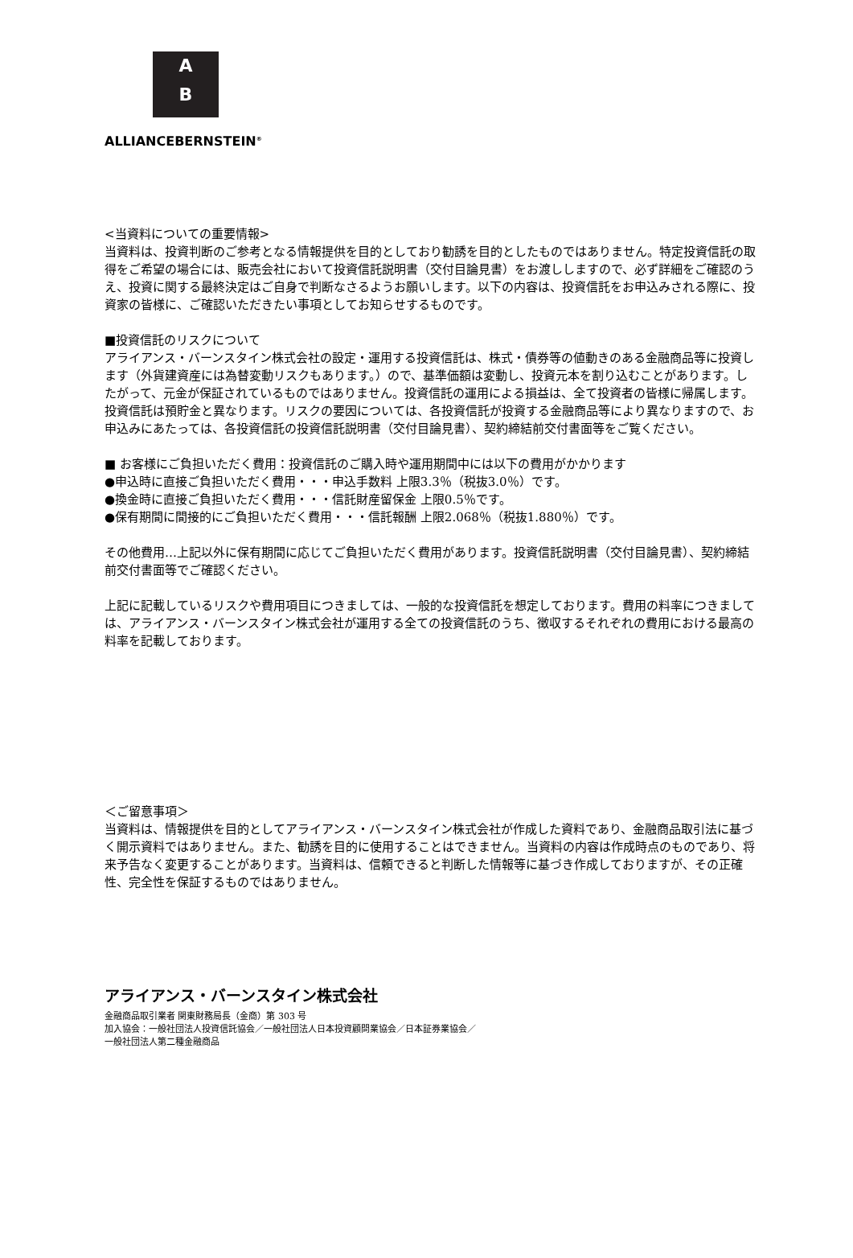A
B
ALLIANCEBERNSTEIN<sup>®</sup>
<当資料についての重要情報>
当資料は、投資判断のご参考となる情報提供を目的としており勧誘を目的としたものではありません。特定投資信託の取得をご希望の場合には、販売会社において投資信託説明書（交付目論見書）をお渡ししますので、必ず詳細をご確認のうえ、投資に関する最終決定はご自身で判断なさるようお願いします。以下の内容は、投資信託をお申込みされる際に、投資家の皆様に、ご確認いただきたい事項としてお知らせするものです。
■投資信託のリスクについて
アライアンス・バーンスタイン株式会社の設定・運用する投資信託は、株式・債券等の値動きのある金融商品等に投資します（外貨建資産には為替変動リスクもあります。）ので、基準価額は変動し、投資元本を割り込むことがあります。したがって、元金が保証されているものではありません。投資信託の運用による損益は、全て投資者の皆様に帰属します。投資信託は預貯金と異なります。リスクの要因については、各投資信託が投資する金融商品等により異なりますので、お申込みにあたっては、各投資信託の投資信託説明書（交付目論見書）、契約締結前交付書面等をご覧ください。
■ お客様にご負担いただく費用：投資信託のご購入時や運用期間中には以下の費用がかかります
●申込時に直接ご負担いただく費用・・・申込手数料 上限3.3％（税抜3.0％）です。
●換金時に直接ご負担いただく費用・・・信託財産留保金 上限0.5％です。
●保有期間に間接的にご負担いただく費用・・・信託報酬 上限2.068％（税抜1.880％）です。
その他費用…上記以外に保有期間に応じてご負担いただく費用があります。投資信託説明書（交付目論見書）、契約締結前交付書面等でご確認ください。
上記に記載しているリスクや費用項目につきましては、一般的な投資信託を想定しております。費用の料率につきましては、アライアンス・バーンスタイン株式会社が運用する全ての投資信託のうち、徴収するそれぞれの費用における最高の料率を記載しております。
＜ご留意事項＞
当資料は、情報提供を目的としてアライアンス・バーンスタイン株式会社が作成した資料であり、金融商品取引法に基づく開示資料ではありません。また、勧誘を目的に使用することはできません。当資料の内容は作成時点のものであり、将来予告なく変更することがあります。当資料は、信頼できると判断した情報等に基づき作成しておりますが、その正確性、完全性を保証するものではありません。
アライアンス・バーンスタイン株式会社
金融商品取引業者 関東財務局長（金商）第 303 号
加入協会：一般社団法人投資信託協会／一般社団法人日本投資顧問業協会／日本証券業協会／
一般社団法人第二種金融商品